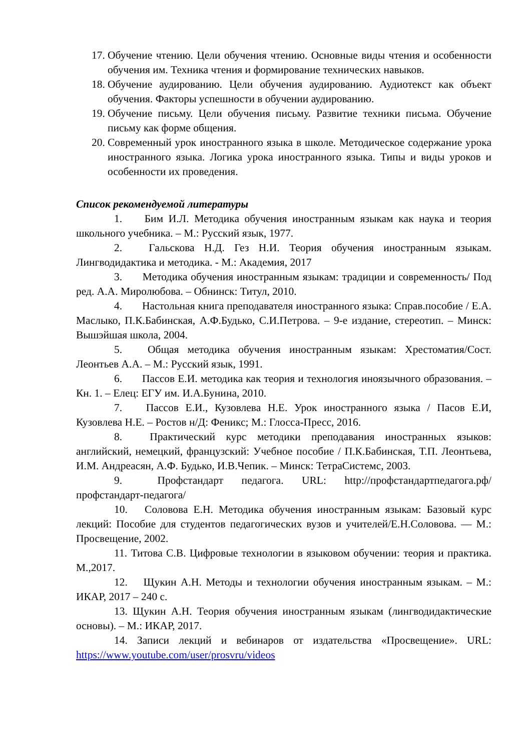17. Обучение чтению. Цели обучения чтению. Основные виды чтения и особенности обучения им. Техника чтения и формирование технических навыков.
18. Обучение аудированию. Цели обучения аудированию. Аудиотекст как объект обучения. Факторы успешности в обучении аудированию.
19. Обучение письму. Цели обучения письму. Развитие техники письма. Обучение письму как форме общения.
20. Современный урок иностранного языка в школе. Методическое содержание урока иностранного языка. Логика урока иностранного языка. Типы и виды уроков и особенности их проведения.
Список рекомендуемой литературы
1. Бим И.Л. Методика обучения иностранным языкам как наука и теория школьного учебника. – М.: Русский язык, 1977.
2. Гальскова Н.Д. Гез Н.И. Теория обучения иностранным языкам. Лингводидактика и методика. - М.: Академия, 2017
3. Методика обучения иностранным языкам: традиции и современность/ Под ред. А.А. Миролюбова. – Обнинск: Титул, 2010.
4. Настольная книга преподавателя иностранного языка: Справ.пособие / Е.А. Маслыко, П.К.Бабинская, А.Ф.Будько, С.И.Петрова. – 9-е издание, стереотип. – Минск: Вышэйшая школа, 2004.
5. Общая методика обучения иностранным языкам: Хрестоматия/Сост. Леонтьев А.А. – М.: Русский язык, 1991.
6. Пассов Е.И. методика как теория и технология иноязычного образования. – Кн. 1. – Елец: ЕГУ им. И.А.Бунина, 2010.
7. Пассов Е.И., Кузовлева Н.Е. Урок иностранного языка / Пасов Е.И, Кузовлева Н.Е. – Ростов н/Д: Феникс; М.: Глосса-Пресс, 2016.
8. Практический курс методики преподавания иностранных языков: английский, немецкий, французский: Учебное пособие / П.К.Бабинская, Т.П. Леонтьева, И.М. Андреасян, А.Ф. Будько, И.В.Чепик. – Минск: ТетраСистемс, 2003.
9. Профстандарт педагога. URL: http://профстандартпедагога.рф/профстандарт-педагога/
10. Соловова Е.Н. Методика обучения иностранным языкам: Базовый курс лекций: Пособие для студентов педагогических вузов и учителей/Е.Н.Соловова. — М.: Просвещение, 2002.
11. Титова С.В. Цифровые технологии в языковом обучении: теория и практика. М.,2017.
12. Щукин А.Н. Методы и технологии обучения иностранным языкам. – М.: ИКАР, 2017 – 240 с.
13. Щукин А.Н. Теория обучения иностранным языкам (лингводидактические основы). – М.: ИКАР, 2017.
14. Записи лекций и вебинаров от издательства «Просвещение». URL: https://www.youtube.com/user/prosvru/videos